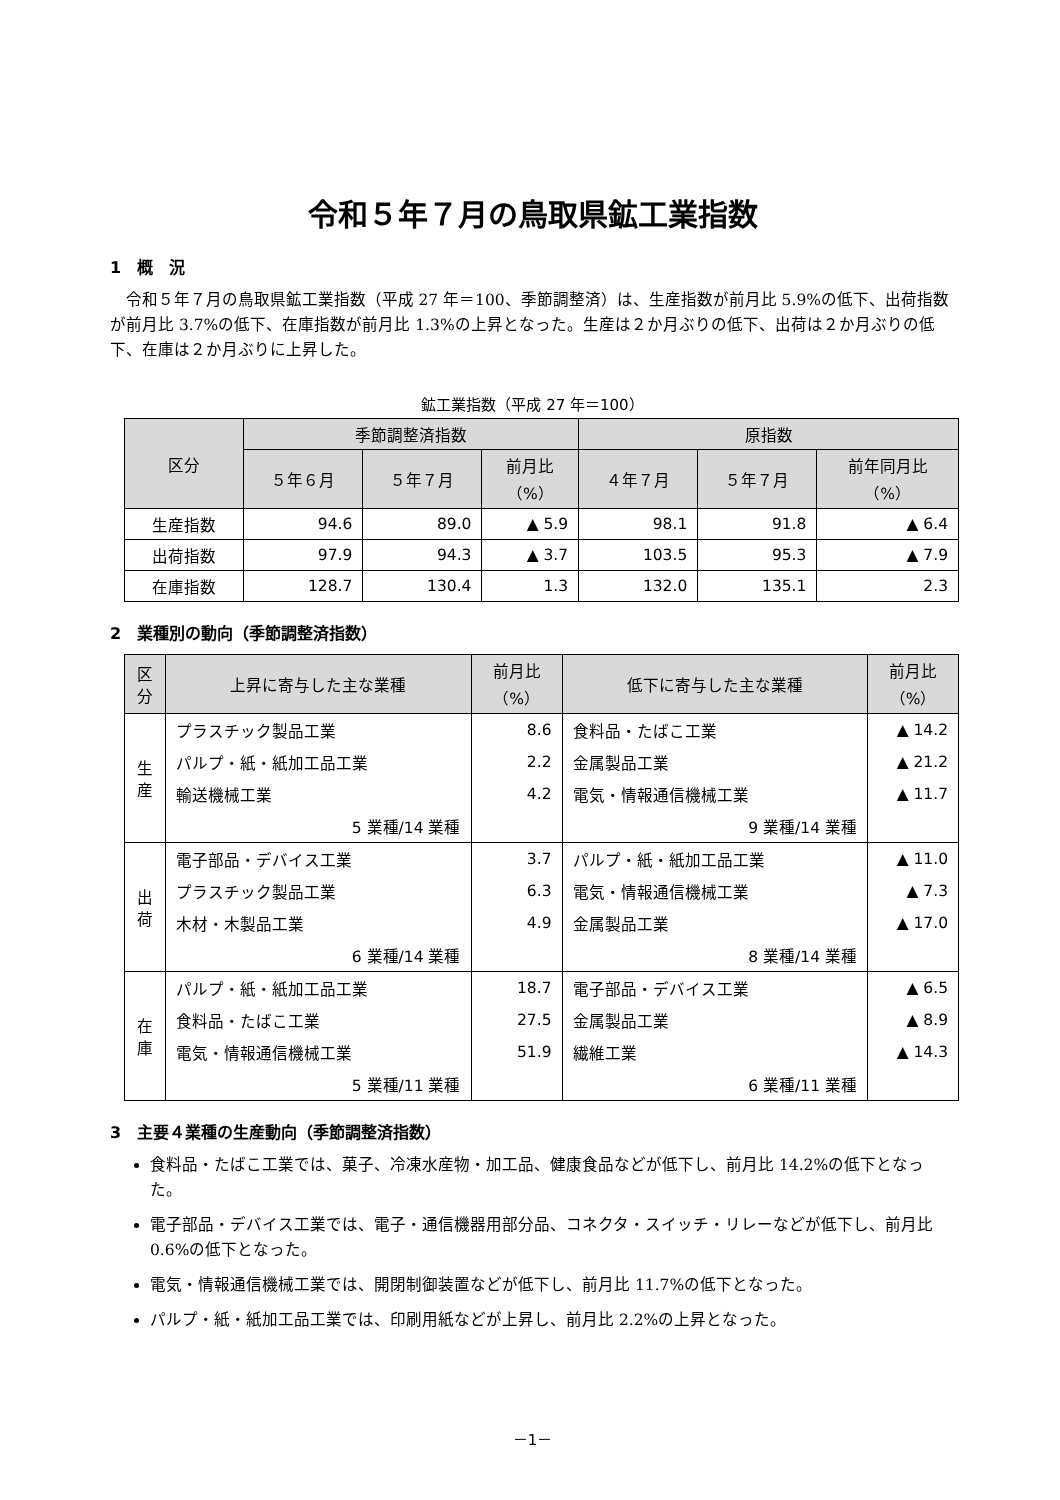令和５年７月の鳥取県鉱工業指数
1　概　況
令和５年７月の鳥取県鉱工業指数（平成 27 年＝100、季節調整済）は、生産指数が前月比 5.9%の低下、出荷指数が前月比 3.7%の低下、在庫指数が前月比 1.3%の上昇となった。生産は２か月ぶりの低下、出荷は２か月ぶりの低下、在庫は２か月ぶりに上昇した。
鉱工業指数（平成 27 年＝100）
| 区分 | 季節調整済指数 | | | 原指数 | | |
| --- | --- | --- | --- | --- | --- | --- |
| | ５年６月 | ５年７月 | 前月比 （%） | ４年７月 | ５年７月 | 前年同月比 （%） |
| 生産指数 | 94.6 | 89.0 | ▲ 5.9 | 98.1 | 91.8 | ▲ 6.4 |
| 出荷指数 | 97.9 | 94.3 | ▲ 3.7 | 103.5 | 95.3 | ▲ 7.9 |
| 在庫指数 | 128.7 | 130.4 | 1.3 | 132.0 | 135.1 | 2.3 |
2　業種別の動向（季節調整済指数）
| 区分 | 上昇に寄与した主な業種 | 前月比 （%） | 低下に寄与した主な業種 | 前月比 （%） |
| --- | --- | --- | --- | --- |
| 生産 | プラスチック製品工業 | 8.6 | 食料品・たばこ工業 | ▲ 14.2 |
| | パルプ・紙・紙加工品工業 | 2.2 | 金属製品工業 | ▲ 21.2 |
| | 輸送機械工業 | 4.2 | 電気・情報通信機械工業 | ▲ 11.7 |
| | 5 業種/14 業種 | | 9 業種/14 業種 | |
| 出荷 | 電子部品・デバイス工業 | 3.7 | パルプ・紙・紙加工品工業 | ▲ 11.0 |
| | プラスチック製品工業 | 6.3 | 電気・情報通信機械工業 | ▲ 7.3 |
| | 木材・木製品工業 | 4.9 | 金属製品工業 | ▲ 17.0 |
| | 6 業種/14 業種 | | 8 業種/14 業種 | |
| 在庫 | パルプ・紙・紙加工品工業 | 18.7 | 電子部品・デバイス工業 | ▲ 6.5 |
| | 食料品・たばこ工業 | 27.5 | 金属製品工業 | ▲ 8.9 |
| | 電気・情報通信機械工業 | 51.9 | 繊維工業 | ▲ 14.3 |
| | 5 業種/11 業種 | | 6 業種/11 業種 | |
3　主要４業種の生産動向（季節調整済指数）
食料品・たばこ工業では、菓子、冷凍水産物・加工品、健康食品などが低下し、前月比 14.2%の低下となった。
電子部品・デバイス工業では、電子・通信機器用部分品、コネクタ・スイッチ・リレーなどが低下し、前月比 0.6%の低下となった。
電気・情報通信機械工業では、開閉制御装置などが低下し、前月比 11.7%の低下となった。
パルプ・紙・紙加工品工業では、印刷用紙などが上昇し、前月比 2.2%の上昇となった。
－1－